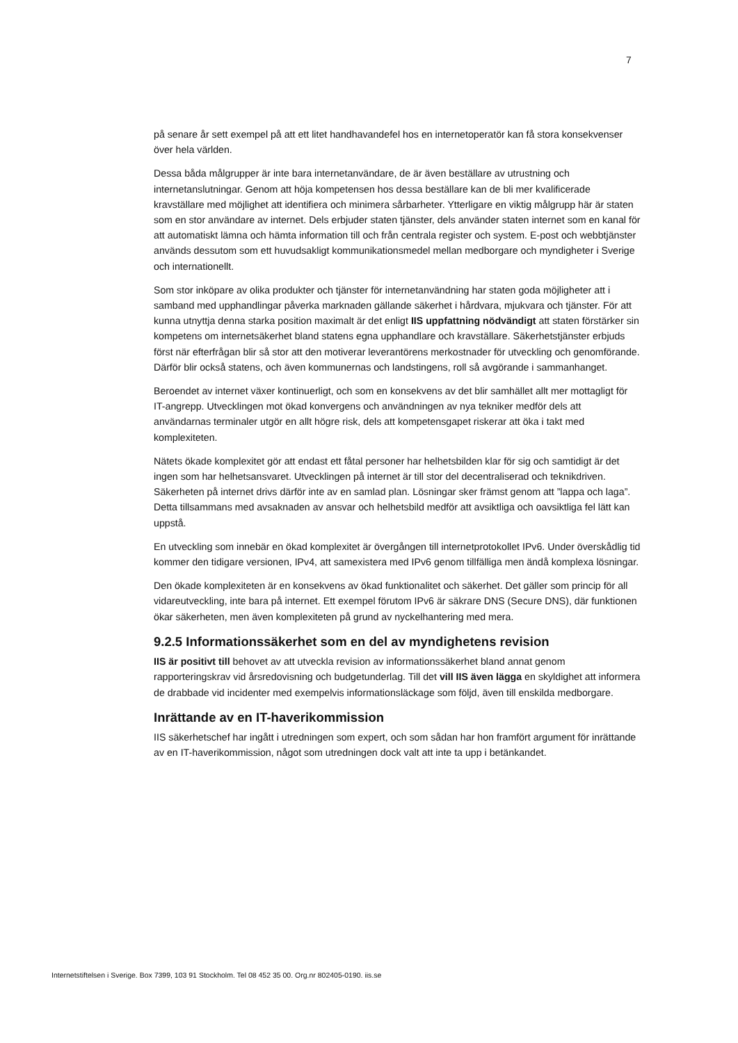7
på senare år sett exempel på att ett litet handhavandefel hos en internetoperatör kan få stora konsekvenser över hela världen.
Dessa båda målgrupper är inte bara internetanvändare, de är även beställare av utrustning och internetanslutningar. Genom att höja kompetensen hos dessa beställare kan de bli mer kvalificerade kravställare med möjlighet att identifiera och minimera sårbarheter. Ytterligare en viktig målgrupp här är staten som en stor användare av internet. Dels erbjuder staten tjänster, dels använder staten internet som en kanal för att automatiskt lämna och hämta information till och från centrala register och system. E-post och webbtjänster används dessutom som ett huvudsakligt kommunikationsmedel mellan medborgare och myndigheter i Sverige och internationellt.
Som stor inköpare av olika produkter och tjänster för internetanvändning har staten goda möjligheter att i samband med upphandlingar påverka marknaden gällande säkerhet i hårdvara, mjukvara och tjänster. För att kunna utnyttja denna starka position maximalt är det enligt IIS uppfattning nödvändigt att staten förstärker sin kompetens om internetsäkerhet bland statens egna upphandlare och kravställare. Säkerhetstjänster erbjuds först när efterfrågan blir så stor att den motiverar leverantörens merkostnader för utveckling och genomförande. Därför blir också statens, och även kommunernas och landstingens, roll så avgörande i sammanhanget.
Beroendet av internet växer kontinuerligt, och som en konsekvens av det blir samhället allt mer mottagligt för IT-angrepp. Utvecklingen mot ökad konvergens och användningen av nya tekniker medför dels att användarnas terminaler utgör en allt högre risk, dels att kompetensgapet riskerar att öka i takt med komplexiteten.
Nätets ökade komplexitet gör att endast ett fåtal personer har helhetsbilden klar för sig och samtidigt är det ingen som har helhetsansvaret. Utvecklingen på internet är till stor del decentraliserad och teknikdriven. Säkerheten på internet drivs därför inte av en samlad plan. Lösningar sker främst genom att ”lappa och laga”. Detta tillsammans med avsaknaden av ansvar och helhetsbild medför att avsiktliga och oavsiktliga fel lätt kan uppstå.
En utveckling som innebär en ökad komplexitet är övergången till internetprotokollet IPv6. Under överskådlig tid kommer den tidigare versionen, IPv4, att samexistera med IPv6 genom tillfälliga men ändå komplexa lösningar.
Den ökade komplexiteten är en konsekvens av ökad funktionalitet och säkerhet. Det gäller som princip för all vidareutveckling, inte bara på internet. Ett exempel förutom IPv6 är säkrare DNS (Secure DNS), där funktionen ökar säkerheten, men även komplexiteten på grund av nyckelhantering med mera.
9.2.5 Informationssäkerhet som en del av myndighetens revision
IIS är positivt till behovet av att utveckla revision av informationssäkerhet bland annat genom rapporteringskrav vid årsredovisning och budgetunderlag. Till det vill IIS även lägga en skyldighet att informera de drabbade vid incidenter med exempelvis informationsläckage som följd, även till enskilda medborgare.
Inrättande av en IT-haverikommission
IIS säkerhetschef har ingått i utredningen som expert, och som sådan har hon framfört argument för inrättande av en IT-haverikommission, något som utredningen dock valt att inte ta upp i betänkandet.
Internetstiftelsen i Sverige. Box 7399, 103 91 Stockholm. Tel 08 452 35 00. Org.nr 802405-0190. iis.se